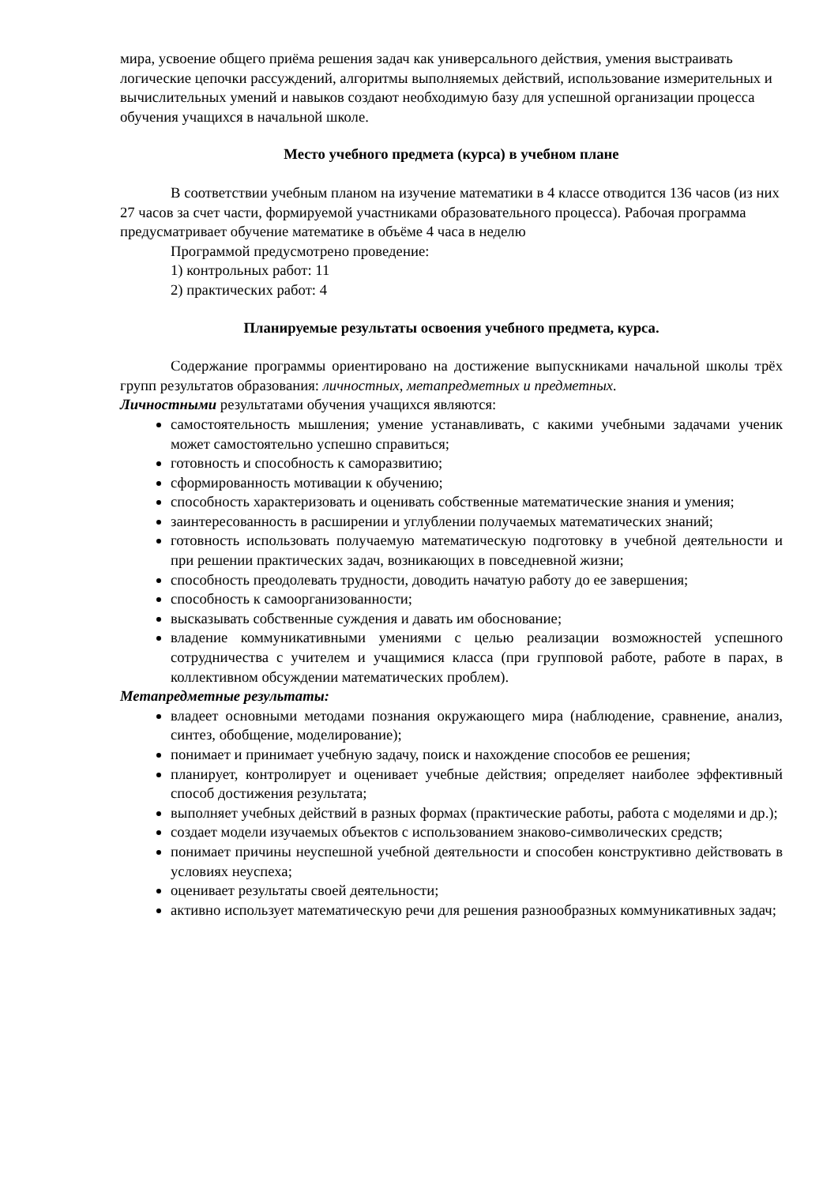мира, усвоение общего приёма решения задач как универсального действия, умения выстраивать логические цепочки рассуждений, алгоритмы выполняемых действий, использование измерительных и вычислительных умений и навыков создают необходимую базу для успешной организации процесса обучения учащихся в начальной школе.
Место учебного предмета (курса) в учебном плане
В соответствии учебным планом на изучение математики в 4 классе отводится 136 часов (из них 27 часов за счет части, формируемой участниками образовательного процесса). Рабочая программа предусматривает обучение математике в объёме 4 часа в неделю
Программой предусмотрено проведение:
1) контрольных работ: 11
2) практических работ: 4
Планируемые результаты освоения учебного предмета, курса.
Содержание программы ориентировано на достижение выпускниками начальной школы трёх групп результатов образования: личностных, метапредметных и предметных.
Личностными результатами обучения учащихся являются:
самостоятельность мышления; умение устанавливать, с какими учебными задачами ученик может самостоятельно успешно справиться;
готовность и способность к саморазвитию;
сформированность мотивации к обучению;
способность характеризовать и оценивать собственные математические знания и умения;
заинтересованность в расширении и углублении получаемых математических знаний;
готовность использовать получаемую математическую подготовку в учебной деятельности и при решении практических задач, возникающих в повседневной жизни;
способность преодолевать трудности, доводить начатую работу до ее завершения;
способность к самоорганизованности;
высказывать собственные суждения и давать им обоснование;
владение коммуникативными умениями с целью реализации возможностей успешного сотрудничества с учителем и учащимися класса (при групповой работе, работе в парах, в коллективном обсуждении математических проблем).
Метапредметные результаты:
владеет основными методами познания окружающего мира (наблюдение, сравнение, анализ, синтез, обобщение, моделирование);
понимает и принимает учебную задачу, поиск и нахождение способов ее решения;
планирует, контролирует и оценивает учебные действия; определяет наиболее эффективный способ достижения результата;
выполняет учебных действий в разных формах (практические работы, работа с моделями и др.);
создает модели изучаемых объектов с использованием знаково-символических средств;
понимает причины неуспешной учебной деятельности и способен конструктивно действовать в условиях неуспеха;
оценивает результаты своей деятельности;
активно использует математическую речи для решения разнообразных коммуникативных задач;